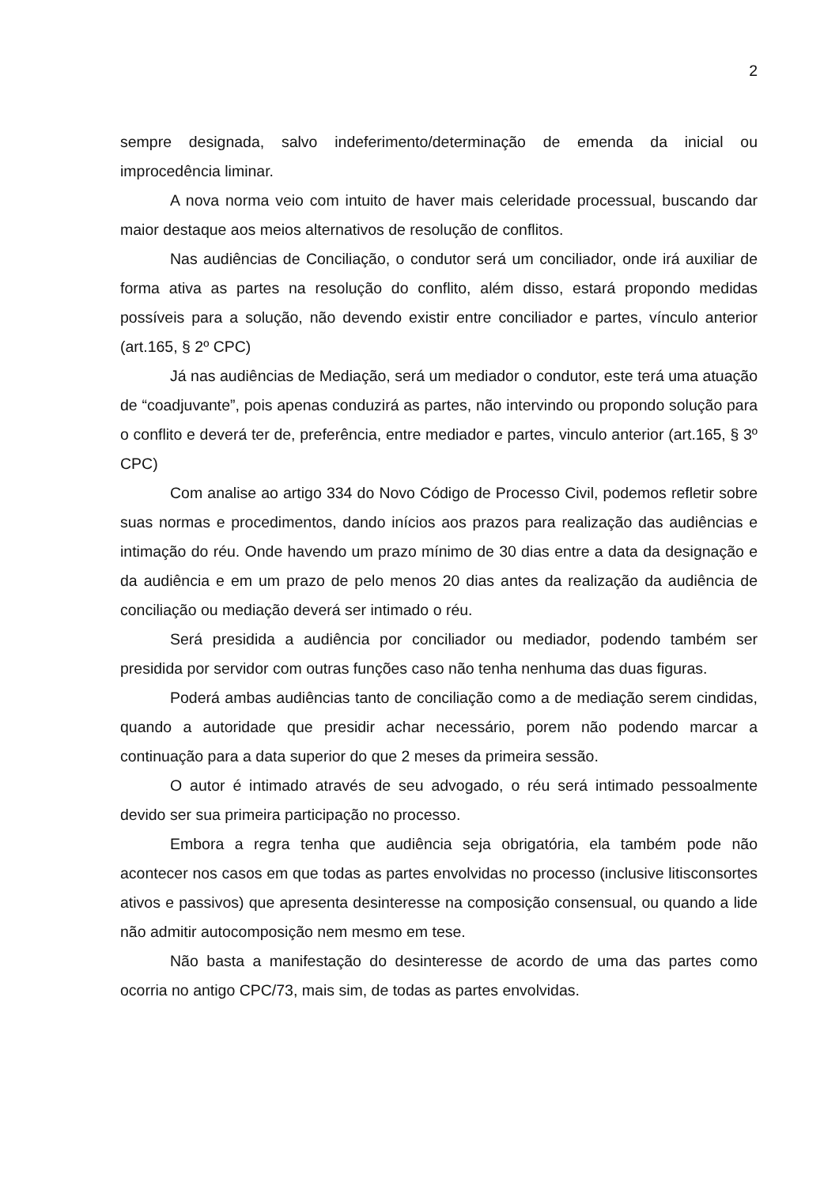2
sempre designada, salvo indeferimento/determinação de emenda da inicial ou improcedência liminar.
A nova norma veio com intuito de haver mais celeridade processual, buscando dar maior destaque aos meios alternativos de resolução de conflitos.
Nas audiências de Conciliação, o condutor será um conciliador, onde irá auxiliar de forma ativa as partes na resolução do conflito, além disso, estará propondo medidas possíveis para a solução, não devendo existir entre conciliador e partes, vínculo anterior (art.165, § 2º CPC)
Já nas audiências de Mediação, será um mediador o condutor, este terá uma atuação de “coadjuvante”, pois apenas conduzirá as partes, não intervindo ou propondo solução para o conflito e deverá ter de, preferência, entre mediador e partes, vinculo anterior (art.165, § 3º CPC)
Com analise ao artigo 334 do Novo Código de Processo Civil, podemos refletir sobre suas normas e procedimentos, dando inícios aos prazos para realização das audiências e intimação do réu. Onde havendo um prazo mínimo de 30 dias entre a data da designação e da audiência e em um prazo de pelo menos 20 dias antes da realização da audiência de conciliação ou mediação deverá ser intimado o réu.
Será presidida a audiência por conciliador ou mediador, podendo também ser presidida por servidor com outras funções caso não tenha nenhuma das duas figuras.
Poderá ambas audiências tanto de conciliação como a de mediação serem cindidas, quando a autoridade que presidir achar necessário, porem não podendo marcar a continuação para a data superior do que 2 meses da primeira sessão.
O autor é intimado através de seu advogado, o réu será intimado pessoalmente devido ser sua primeira participação no processo.
Embora a regra tenha que audiência seja obrigatória, ela também pode não acontecer nos casos em que todas as partes envolvidas no processo (inclusive litisconsortes ativos e passivos) que apresenta desinteresse na composição consensual, ou quando a lide não admitir autocomposição nem mesmo em tese.
Não basta a manifestação do desinteresse de acordo de uma das partes como ocorria no antigo CPC/73, mais sim, de todas as partes envolvidas.